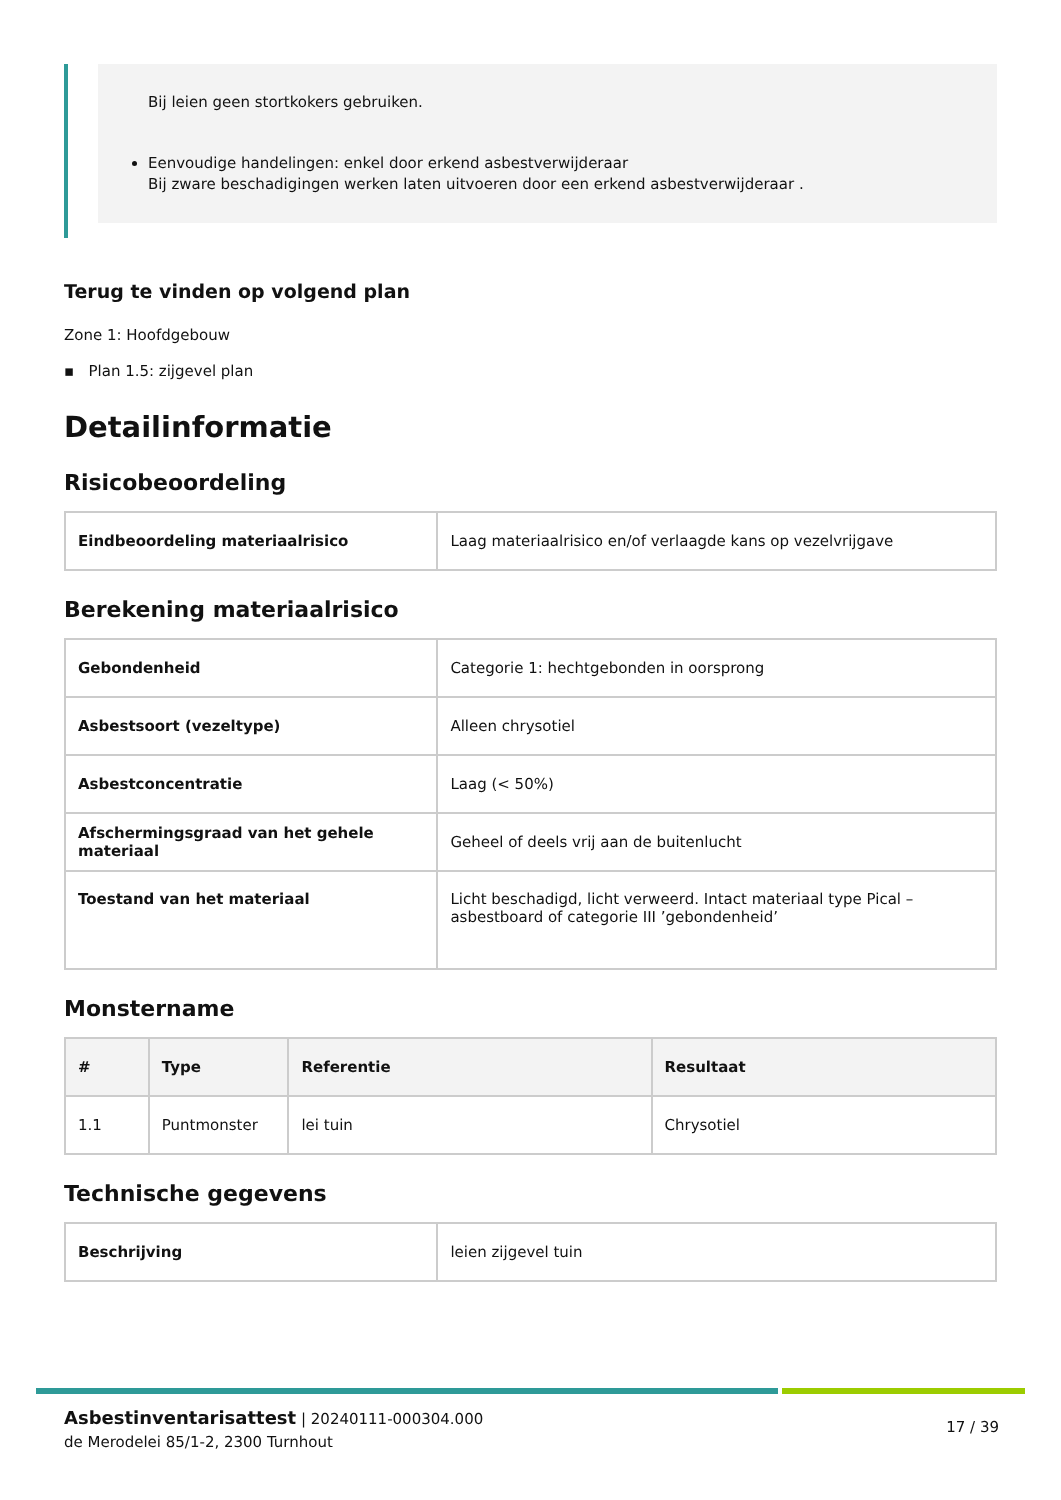Bij leien geen stortkokers gebruiken.
Eenvoudige handelingen: enkel door erkend asbestverwijderaar
Bij zware beschadigingen werken laten uitvoeren door een erkend asbestverwijderaar .
Terug te vinden op volgend plan
Zone 1: Hoofdgebouw
▪ Plan 1.5: zijgevel plan
Detailinformatie
Risicobeoordeling
| Eindbeoordeling materiaalrisico | Laag materiaalrisico en/of verlaagde kans op vezelvrijgave |
Berekening materiaalrisico
| Gebondenheid | Categorie 1: hechtgebonden in oorsprong |
| Asbestsoort (vezeltype) | Alleen chrysotiel |
| Asbestconcentratie | Laag (< 50%) |
| Afschermingsgraad van het gehele materiaal | Geheel of deels vrij aan de buitenlucht |
| Toestand van het materiaal | Licht beschadigd, licht verweerd. Intact materiaal type Pical – asbestboard of categorie III ’gebondenheid’ |
Monstername
| # | Type | Referentie | Resultaat |
| --- | --- | --- | --- |
| 1.1 | Puntmonster | lei tuin | Chrysotiel |
Technische gegevens
| Beschrijving | leien zijgevel tuin |
Asbestinventarisattest | 20240111-000304.000
de Merodelei 85/1-2, 2300 Turnhout
17 / 39